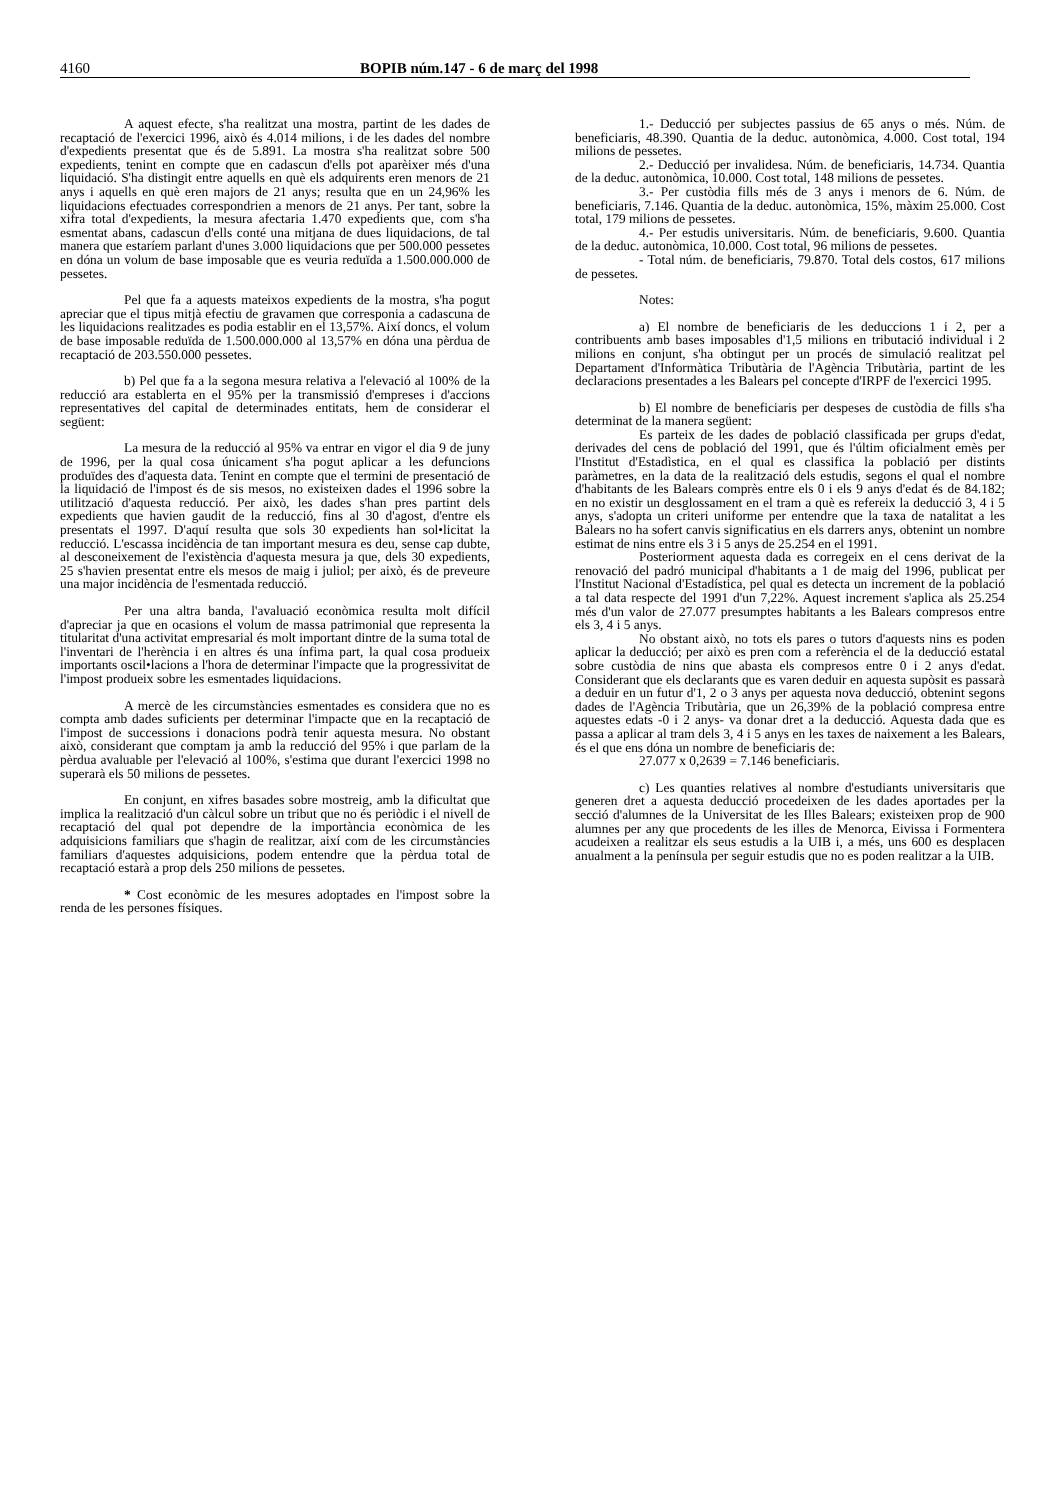4160 BOPIB núm.147 - 6 de març del 1998
A aquest efecte, s'ha realitzat una mostra, partint de les dades de recaptació de l'exercici 1996, això és 4.014 milions, i de les dades del nombre d'expedients presentat que és de 5.891. La mostra s'ha realitzat sobre 500 expedients, tenint en compte que en cadascun d'ells pot aparèixer més d'una liquidació. S'ha distingit entre aquells en què els adquirents eren menors de 21 anys i aquells en què eren majors de 21 anys; resulta que en un 24,96% les liquidacions efectuades correspondrien a menors de 21 anys. Per tant, sobre la xifra total d'expedients, la mesura afectaria 1.470 expedients que, com s'ha esmentat abans, cadascun d'ells conté una mitjana de dues liquidacions, de tal manera que estaríem parlant d'unes 3.000 liquidacions que per 500.000 pessetes en dóna un volum de base imposable que es veuria reduïda a 1.500.000.000 de pessetes.
Pel que fa a aquests mateixos expedients de la mostra, s'ha pogut apreciar que el tipus mitjà efectiu de gravamen que corresponia a cadascuna de les liquidacions realitzades es podia establir en el 13,57%. Així doncs, el volum de base imposable reduïda de 1.500.000.000 al 13,57% en dóna una pèrdua de recaptació de 203.550.000 pessetes.
b) Pel que fa a la segona mesura relativa a l'elevació al 100% de la reducció ara establerta en el 95% per la transmissió d'empreses i d'accions representatives del capital de determinades entitats, hem de considerar el següent:
La mesura de la reducció al 95% va entrar en vigor el dia 9 de juny de 1996, per la qual cosa únicament s'ha pogut aplicar a les defuncions produïdes des d'aquesta data. Tenint en compte que el termini de presentació de la liquidació de l'impost és de sis mesos, no existeixen dades el 1996 sobre la utilització d'aquesta reducció. Per això, les dades s'han pres partint dels expedients que havien gaudit de la reducció, fins al 30 d'agost, d'entre els presentats el 1997. D'aquí resulta que sols 30 expedients han sol•licitat la reducció. L'escassa incidència de tan important mesura es deu, sense cap dubte, al desconeixement de l'existència d'aquesta mesura ja que, dels 30 expedients, 25 s'havien presentat entre els mesos de maig i juliol; per això, és de preveure una major incidència de l'esmentada reducció.
Per una altra banda, l'avaluació econòmica resulta molt difícil d'apreciar ja que en ocasions el volum de massa patrimonial que representa la titularitat d'una activitat empresarial és molt important dintre de la suma total de l'inventari de l'herència i en altres és una ínfima part, la qual cosa produeix importants oscil•lacions a l'hora de determinar l'impacte que la progressivitat de l'impost produeix sobre les esmentades liquidacions.
A mercè de les circumstàncies esmentades es considera que no es compta amb dades suficients per determinar l'impacte que en la recaptació de l'impost de successions i donacions podrà tenir aquesta mesura. No obstant això, considerant que comptam ja amb la reducció del 95% i que parlam de la pèrdua avaluable per l'elevació al 100%, s'estima que durant l'exercici 1998 no superarà els 50 milions de pessetes.
En conjunt, en xifres basades sobre mostreig, amb la dificultat que implica la realització d'un càlcul sobre un tribut que no és periòdic i el nivell de recaptació del qual pot dependre de la importància econòmica de les adquisicions familiars que s'hagin de realitzar, així com de les circumstàncies familiars d'aquestes adquisicions, podem entendre que la pèrdua total de recaptació estarà a prop dels 250 milions de pessetes.
* Cost econòmic de les mesures adoptades en l'impost sobre la renda de les persones físiques.
1.- Deducció per subjectes passius de 65 anys o més. Núm. de beneficiaris, 48.390. Quantia de la deduc. autonòmica, 4.000. Cost total, 194 milions de pessetes.
2.- Deducció per invalidesa. Núm. de beneficiaris, 14.734. Quantia de la deduc. autonòmica, 10.000. Cost total, 148 milions de pessetes.
3.- Per custòdia fills més de 3 anys i menors de 6. Núm. de beneficiaris, 7.146. Quantia de la deduc. autonòmica, 15%, màxim 25.000. Cost total, 179 milions de pessetes.
4.- Per estudis universitaris. Núm. de beneficiaris, 9.600. Quantia de la deduc. autonòmica, 10.000. Cost total, 96 milions de pessetes.
- Total núm. de beneficiaris, 79.870. Total dels costos, 617 milions de pessetes.
Notes:
a) El nombre de beneficiaris de les deduccions 1 i 2, per a contribuents amb bases imposables d'1,5 milions en tributació individual i 2 milions en conjunt, s'ha obtingut per un procés de simulació realitzat pel Departament d'Informàtica Tributària de l'Agència Tributària, partint de les declaracions presentades a les Balears pel concepte d'IRPF de l'exercici 1995.
b) El nombre de beneficiaris per despeses de custòdia de fills s'ha determinat de la manera següent:
Es parteix de les dades de població classificada per grups d'edat, derivades del cens de població del 1991, que és l'últim oficialment emès per l'Institut d'Estadìstica, en el qual es classifica la població per distints paràmetres, en la data de la realització dels estudis, segons el qual el nombre d'habitants de les Balears comprès entre els 0 i els 9 anys d'edat és de 84.182; en no existir un desglossament en el tram a què es refereix la deducció 3, 4 i 5 anys, s'adopta un criteri uniforme per entendre que la taxa de natalitat a les Balears no ha sofert canvis significatius en els darrers anys, obtenint un nombre estimat de nins entre els 3 i 5 anys de 25.254 en el 1991.
Posteriorment aquesta dada es corregeix en el cens derivat de la renovació del padró municipal d'habitants a 1 de maig del 1996, publicat per l'Institut Nacional d'Estadística, pel qual es detecta un increment de la població a tal data respecte del 1991 d'un 7,22%. Aquest increment s'aplica als 25.254 més d'un valor de 27.077 presumptes habitants a les Balears compresos entre els 3, 4 i 5 anys.
No obstant això, no tots els pares o tutors d'aquests nins es poden aplicar la deducció; per això es pren com a referència el de la deducció estatal sobre custòdia de nins que abasta els compresos entre 0 i 2 anys d'edat. Considerant que els declarants que es varen deduir en aquesta supòsit es passarà a deduir en un futur d'1, 2 o 3 anys per aquesta nova deducció, obtenint segons dades de l'Agència Tributària, que un 26,39% de la població compresa entre aquestes edats -0 i 2 anys- va donar dret a la deducció. Aquesta dada que es passa a aplicar al tram dels 3, 4 i 5 anys en les taxes de naixement a les Balears, és el que ens dóna un nombre de beneficiaris de:
27.077 x 0,2639 = 7.146 beneficiaris.
c) Les quanties relatives al nombre d'estudiants universitaris que generen dret a aquesta deducció procedeixen de les dades aportades per la secció d'alumnes de la Universitat de les Illes Balears; existeixen prop de 900 alumnes per any que procedents de les illes de Menorca, Eivissa i Formentera acudeixen a realitzar els seus estudis a la UIB i, a més, uns 600 es desplacen anualment a la península per seguir estudis que no es poden realitzar a la UIB.